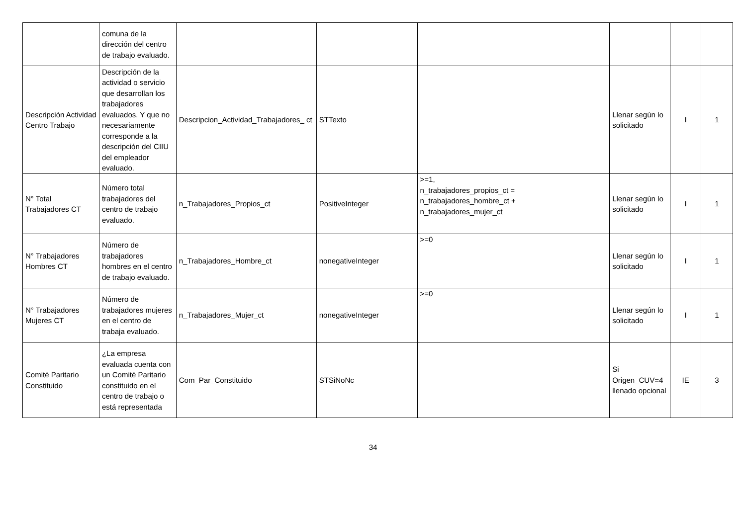| | comuna de la dirección del centro de trabajo evaluado. | | | | | | |
| Descripción Actividad Centro Trabajo | Descripción de la actividad o servicio que desarrollan los trabajadores evaluados. Y que no necesariamente corresponde a la descripción del CIIU del empleador evaluado. | Descripcion_Actividad_Trabajadores_ ct | STTexto | | Llenar según lo solicitado | I | 1 |
| N° Total Trabajadores CT | Número total trabajadores del centro de trabajo evaluado. | n_Trabajadores_Propios_ct | PositiveInteger | >=1, n_trabajadores_propios_ct = n_trabajadores_hombre_ct + n_trabajadores_mujer_ct | Llenar según lo solicitado | I | 1 |
| N° Trabajadores Hombres CT | Número de trabajadores hombres en el centro de trabajo evaluado. | n_Trabajadores_Hombre_ct | nonegativeInteger | >=0 | Llenar según lo solicitado | I | 1 |
| N° Trabajadores Mujeres CT | Número de trabajadores mujeres en el centro de trabaja evaluado. | n_Trabajadores_Mujer_ct | nonegativeInteger | >=0 | Llenar según lo solicitado | I | 1 |
| Comité Paritario Constituido | ¿La empresa evaluada cuenta con un Comité Paritario constituido en el centro de trabajo o está representada | Com_Par_Constituido | STSiNoNc | | Si Origen_CUV=4 llenado opcional | IE | 3 |
34